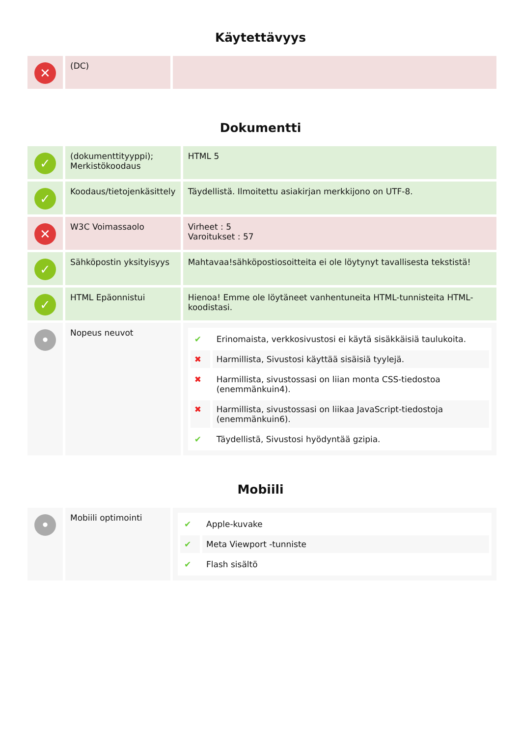Käytettävyys
| ✕ | (DC) | |
Dokumentti
| ✓ | (dokumenttityyppi); Merkistökoodaus | HTML 5 |
| ✓ | Koodaus/tietojenkäsittely | Täydellistä. Ilmoitettu asiakirjan merkkijono on UTF-8. |
| ✕ | W3C Voimassaolo | Virheet : 5 Varoitukset : 57 |
| ✓ | Sähköpostin yksityisyys | Mahtavaa!sähköpostiosoitteita ei ole löytynyt tavallisesta tekstistä! |
| ✓ | HTML Epäonnistui | Hienoa! Emme ole löytäneet vanhentuneita HTML-tunnisteita HTML-koodistasi. |
| • | Nopeus neuvot | / ✔ / Erinomaista, verkkosivustosi ei käytä sisäkkäisiä taulukoita. / / ✖ / Harmillista, Sivustosi käyttää sisäisiä tyylejä. / / ✖ / Harmillista, sivustossasi on liian monta CSS-tiedostoa (enemmänkuin4). / / ✖ / Harmillista, sivustossasi on liikaa JavaScript-tiedostoja (enemmänkuin6). / / ✔ / Täydellistä, Sivustosi hyödyntää gzipia. / |
Mobiili
| • | Mobiili optimointi | / ✔ / Apple-kuvake / / ✔ / Meta Viewport -tunniste / / ✔ / Flash sisältö / |